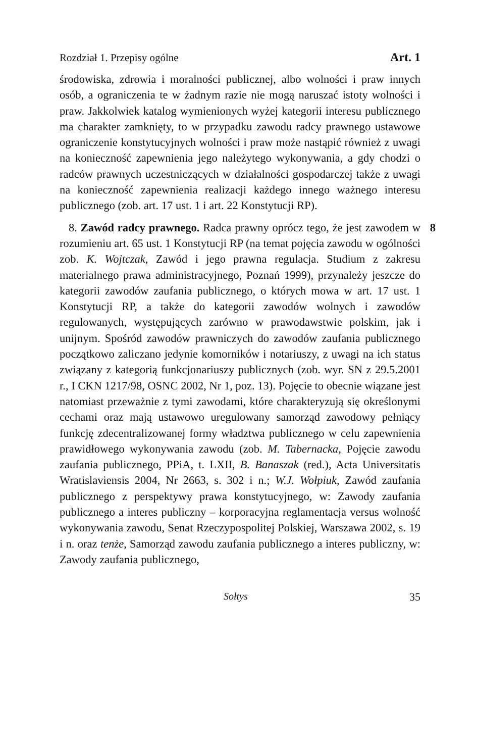Rozdział 1. Przepisy ogólne Art. 1
środowiska, zdrowia i moralności publicznej, albo wolności i praw innych osób, a ograniczenia te w żadnym razie nie mogą naruszać istoty wolności i praw. Jakkolwiek katalog wymienionych wyżej kategorii interesu publicznego ma charakter zamknięty, to w przypadku zawodu radcy prawnego ustawowe ograniczenie konstytucyjnych wolności i praw może nastąpić również z uwagi na konieczność zapewnienia jego należytego wykonywania, a gdy chodzi o radców prawnych uczestniczących w działalności gospodarczej także z uwagi na konieczność zapewnienia realizacji każdego innego ważnego interesu publicznego (zob. art. 17 ust. 1 i art. 22 Konstytucji RP).
8 8. Zawód radcy prawnego. Radca prawny oprócz tego, że jest zawodem w rozumieniu art. 65 ust. 1 Konstytucji RP (na temat pojęcia zawodu w ogólności zob. K. Wojtczak, Zawód i jego prawna regulacja. Studium z zakresu materialnego prawa administracyjnego, Poznań 1999), przynależy jeszcze do kategorii zawodów zaufania publicznego, o których mowa w art. 17 ust. 1 Konstytucji RP, a także do kategorii zawodów wolnych i zawodów regulowanych, występujących zarówno w prawodawstwie polskim, jak i unijnym. Spośród zawodów prawniczych do zawodów zaufania publicznego początkowo zaliczano jedynie komorników i notariuszy, z uwagi na ich status związany z kategorią funkcjonariuszy publicznych (zob. wyr. SN z 29.5.2001 r., I CKN 1217/98, OSNC 2002, Nr 1, poz. 13). Pojęcie to obecnie wiązane jest natomiast przeważnie z tymi zawodami, które charakteryzują się określonymi cechami oraz mają ustawowo uregulowany samorząd zawodowy pełniący funkcję zdecentralizowanej formy władztwa publicznego w celu zapewnienia prawidłowego wykonywania zawodu (zob. M. Tabernacka, Pojęcie zawodu zaufania publicznego, PPiA, t. LXII, B. Banaszak (red.), Acta Universitatis Wratislaviensis 2004, Nr 2663, s. 302 i n.; W.J. Wołpiuk, Zawód zaufania publicznego z perspektywy prawa konstytucyjnego, w: Zawody zaufania publicznego a interes publiczny – korporacyjna reglamentacja versus wolność wykonywania zawodu, Senat Rzeczypospolitej Polskiej, Warszawa 2002, s. 19 i n. oraz tenże, Samorząd zawodu zaufania publicznego a interes publiczny, w: Zawody zaufania publicznego,
Sołtys 35